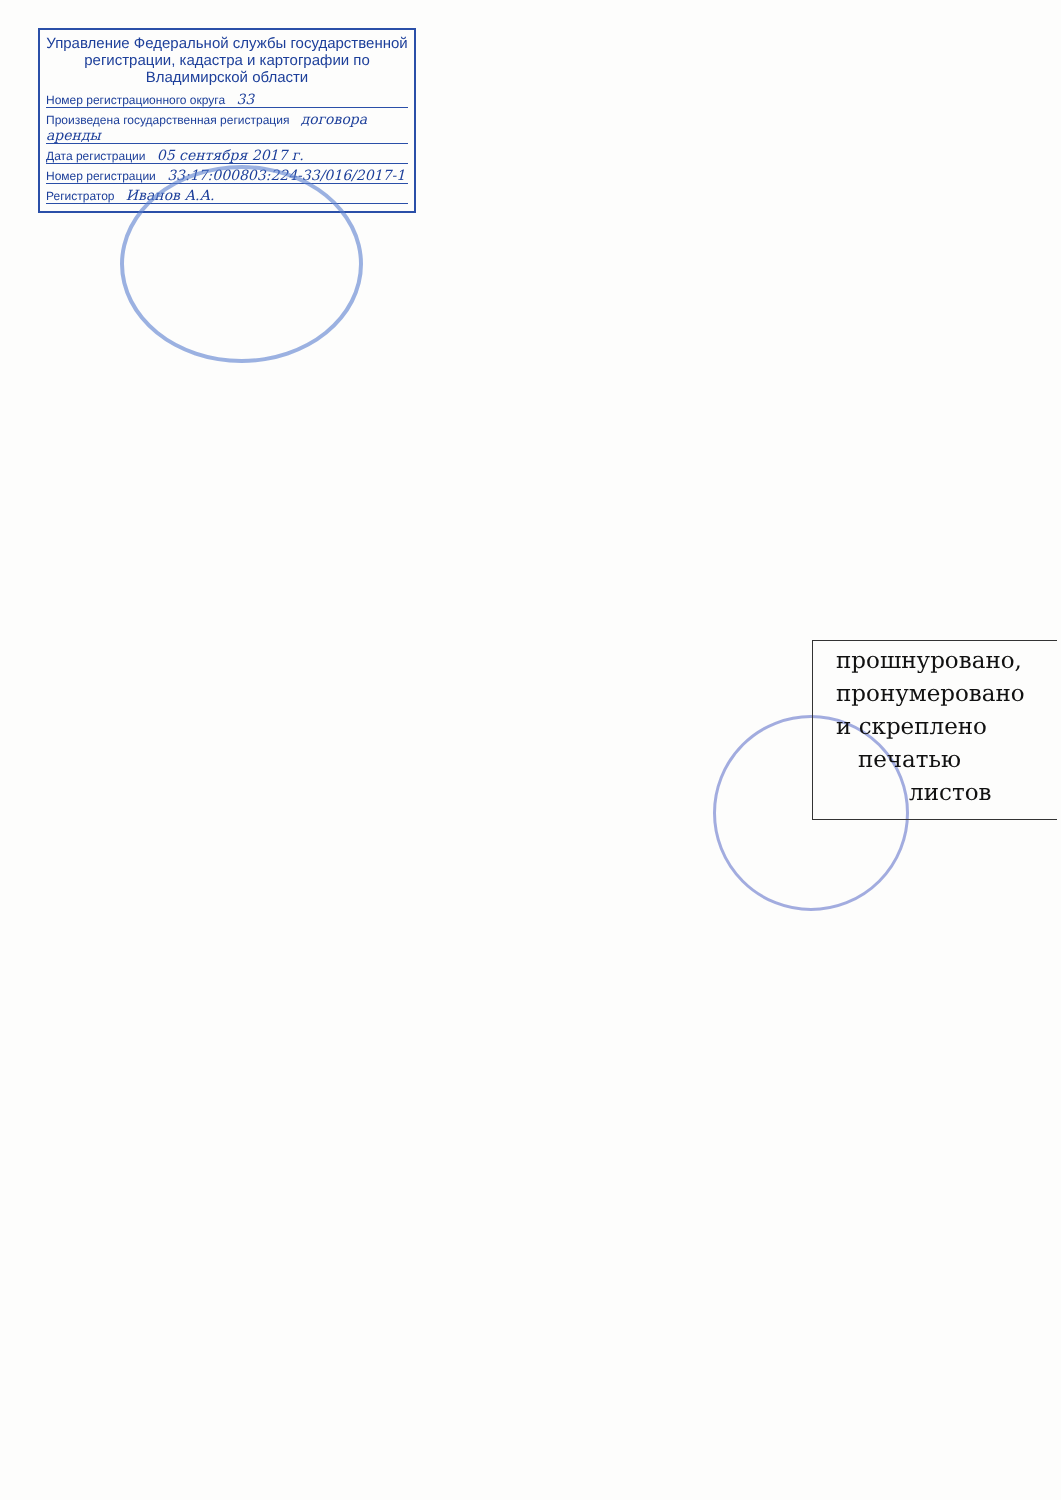Управление Федеральной службы государственной регистрации, кадастра и картографии по Владимирской области
Номер регистрационного округа 33
Произведена государственная регистрация договора аренды
Дата регистрации 05 сентября 2017 г.
Номер регистрации 33:17:000803:224-33/016/2017-1
Регистратор Иванов А.А.
прошнуровано,
пронумеровано
и скреплено
печатью
листов